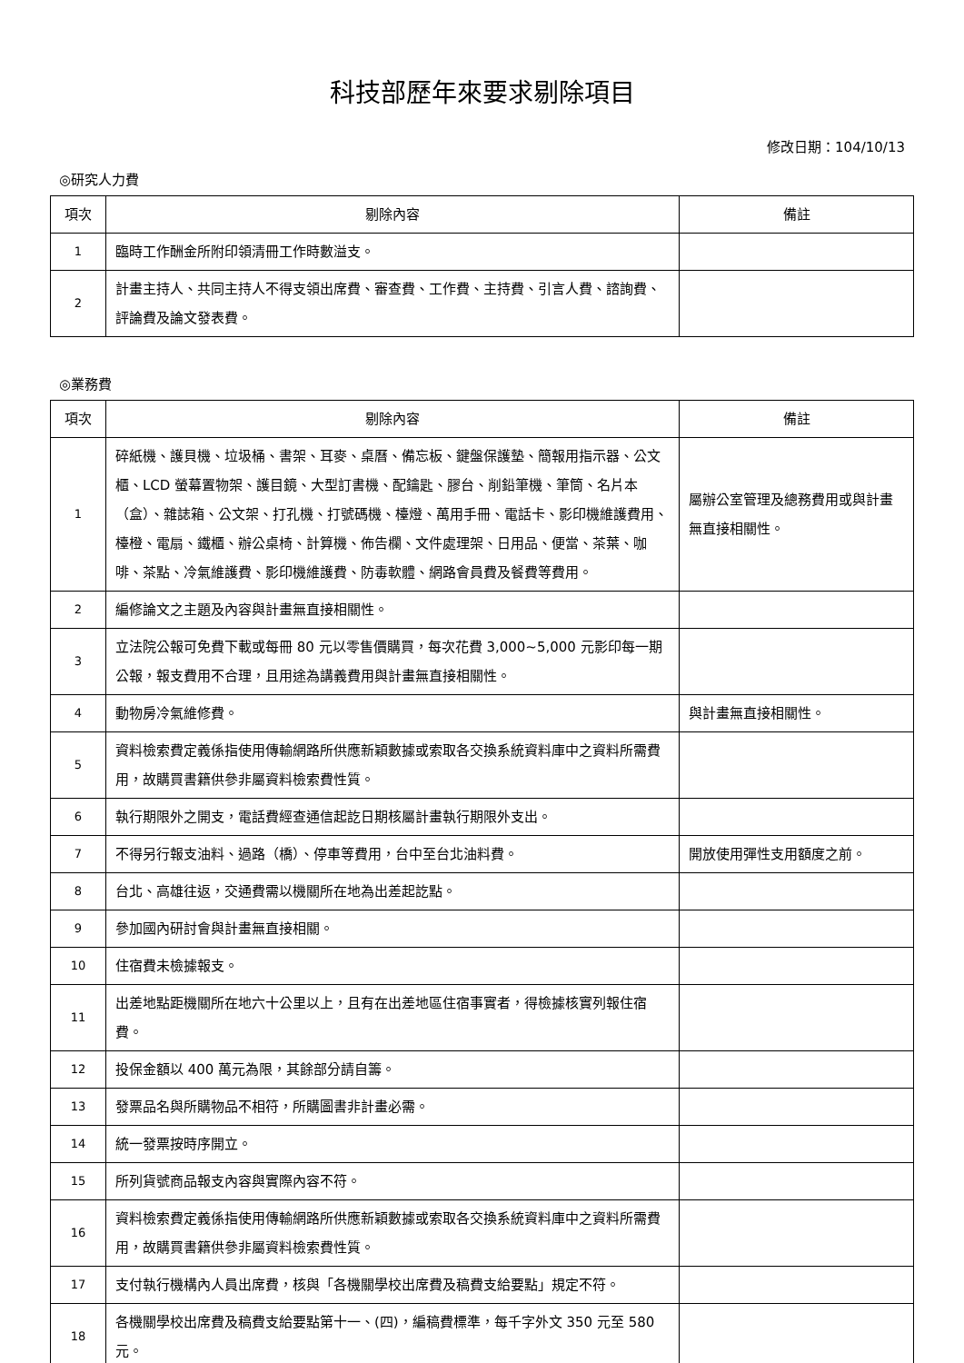科技部歷年來要求剔除項目
修改日期：104/10/13
◎研究人力費
| 項次 | 剔除內容 | 備註 |
| --- | --- | --- |
| 1 | 臨時工作酬金所附印領清冊工作時數溢支。 | |
| 2 | 計畫主持人、共同主持人不得支領出席費、審查費、工作費、主持費、引言人費、諮詢費、評論費及論文發表費。 | |
◎業務費
| 項次 | 剔除內容 | 備註 |
| --- | --- | --- |
| 1 | 碎紙機、護貝機、垃圾桶、書架、耳麥、桌曆、備忘板、鍵盤保護墊、簡報用指示器、公文櫃、LCD 螢幕置物架、護目鏡、大型訂書機、配鑰匙、膠台、削鉛筆機、筆筒、名片本（盒）、雜誌箱、公文架、打孔機、打號碼機、檯燈、萬用手冊、電話卡、影印機維護費用、檯橙、電扇、鐵櫃、辦公桌椅、計算機、佈告欄、文件處理架、日用品、便當、茶葉、咖啡、茶點、冷氣維護費、影印機維護費、防毒軟體、網路會員費及餐費等費用。 | 屬辦公室管理及總務費用或與計畫無直接相關性。 |
| 2 | 編修論文之主題及內容與計畫無直接相關性。 | |
| 3 | 立法院公報可免費下載或每冊 80 元以零售價購買，每次花費 3,000~5,000 元影印每一期公報，報支費用不合理，且用途為講義費用與計畫無直接相關性。 | |
| 4 | 動物房冷氣維修費。 | 與計畫無直接相關性。 |
| 5 | 資料檢索費定義係指使用傳輸網路所供應新穎數據或索取各交換系統資料庫中之資料所需費用，故購買書籍供參非屬資料檢索費性質。 | |
| 6 | 執行期限外之開支，電話費經查通信起訖日期核屬計畫執行期限外支出。 | |
| 7 | 不得另行報支油料、過路（橋）、停車等費用，台中至台北油料費。 | 開放使用彈性支用額度之前。 |
| 8 | 台北、高雄往返，交通費需以機關所在地為出差起訖點。 | |
| 9 | 參加國內研討會與計畫無直接相關。 | |
| 10 | 住宿費未檢據報支。 | |
| 11 | 出差地點距機關所在地六十公里以上，且有在出差地區住宿事實者，得檢據核實列報住宿費。 | |
| 12 | 投保金額以 400 萬元為限，其餘部分請自籌。 | |
| 13 | 發票品名與所購物品不相符，所購圖書非計畫必需。 | |
| 14 | 統一發票按時序開立。 | |
| 15 | 所列貨號商品報支內容與實際內容不符。 | |
| 16 | 資料檢索費定義係指使用傳輸網路所供應新穎數據或索取各交換系統資料庫中之資料所需費用，故購買書籍供參非屬資料檢索費性質。 | |
| 17 | 支付執行機構內人員出席費，核與「各機關學校出席費及稿費支給要點」規定不符。 | |
| 18 | 各機關學校出席費及稿費支給要點第十一、(四)，編稿費標準，每千字外文 350 元至 580 元。 | |